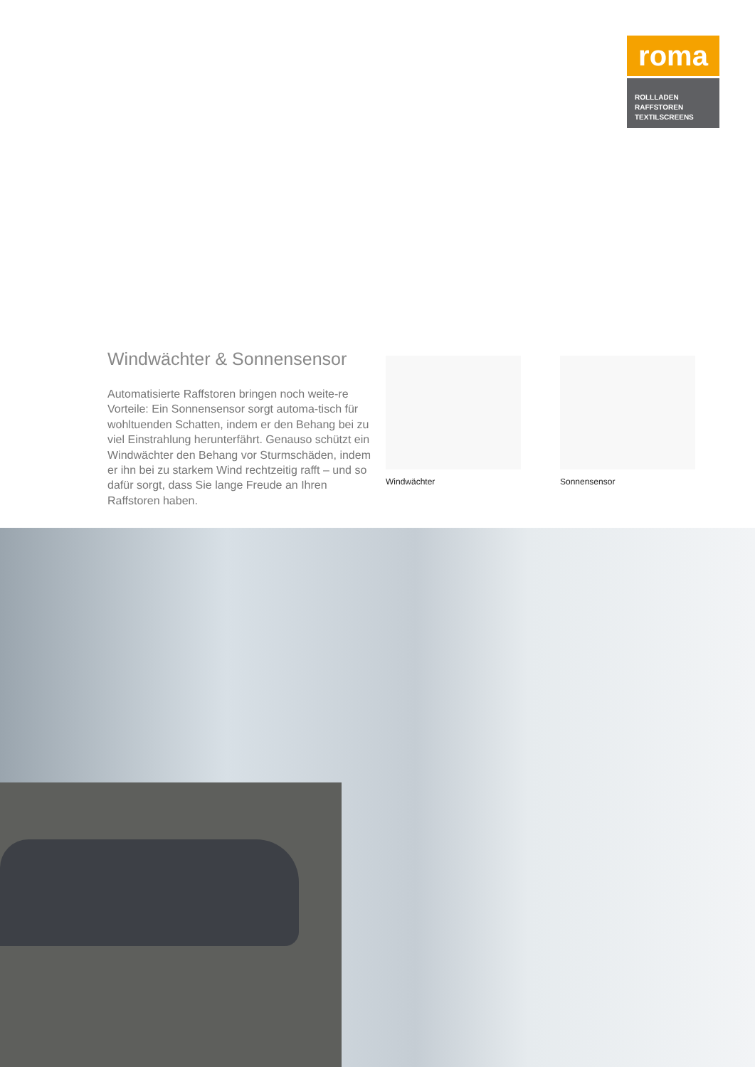roma
ROLLLADEN
RAFFSTOREN
TEXTILSCREENS
Windwächter & Sonnensensor
Automatisierte Raffstoren bringen noch weite-re Vorteile: Ein Sonnensensor sorgt automa-tisch für wohltuenden Schatten, indem er den Behang bei zu viel Einstrahlung herunterfährt. Genauso schützt ein Windwächter den Behang vor Sturmschäden, indem er ihn bei zu starkem Wind rechtzeitig rafft – und so dafür sorgt, dass Sie lange Freude an Ihren Raffstoren haben.
Windwächter Sonnensensor